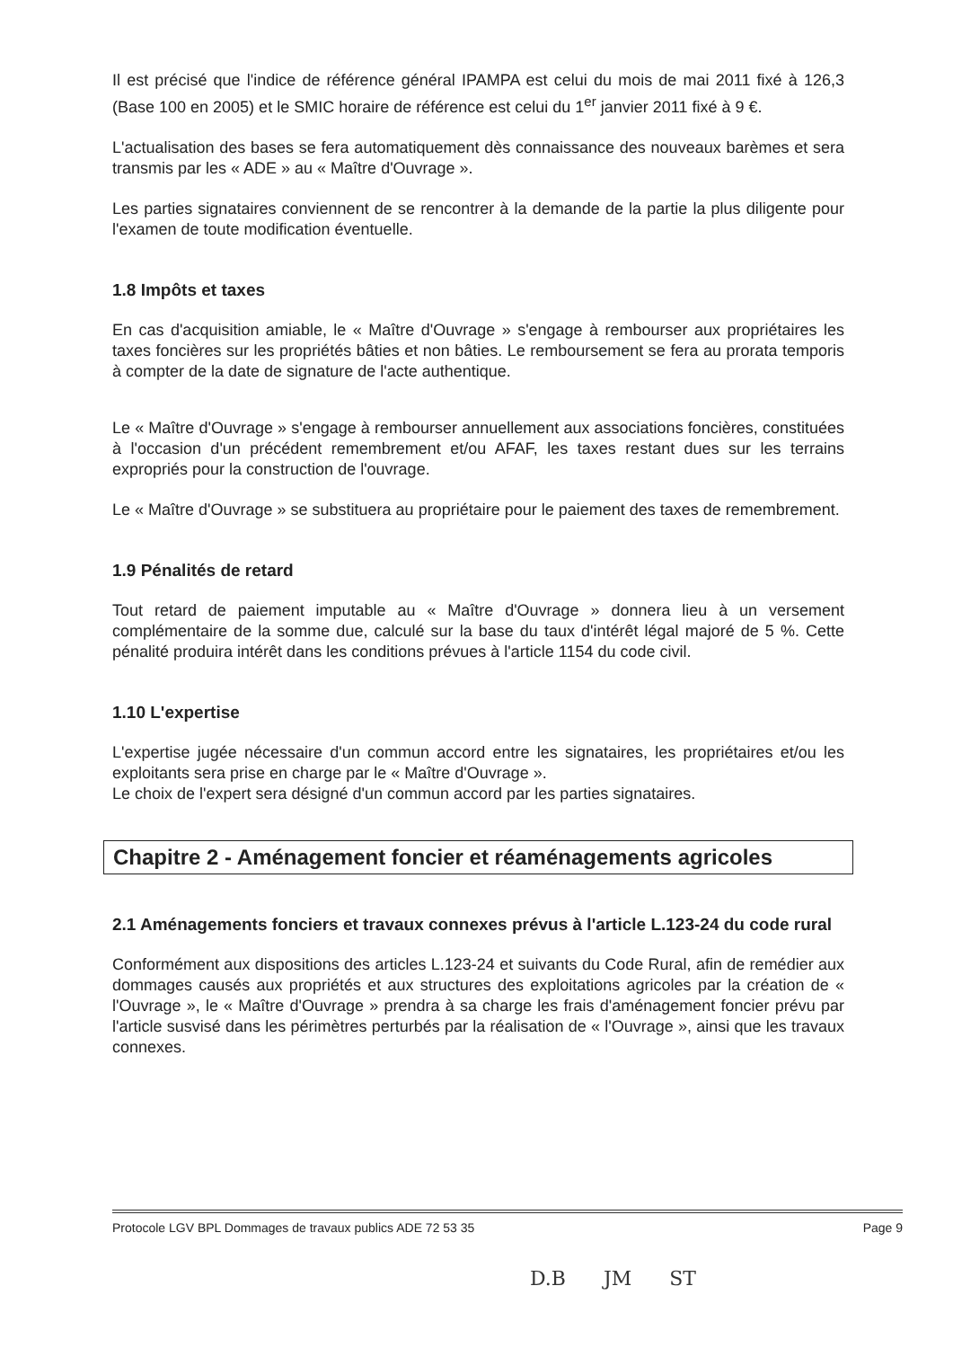Il est précisé que l'indice de référence général IPAMPA est celui du mois de mai 2011 fixé à 126,3 (Base 100 en 2005) et le SMIC horaire de référence est celui du 1<sup>er</sup> janvier 2011 fixé à 9 €.
L'actualisation des bases se fera automatiquement dès connaissance des nouveaux barèmes et sera transmis par les « ADE » au « Maître d'Ouvrage ».
Les parties signataires conviennent de se rencontrer à la demande de la partie la plus diligente pour l'examen de toute modification éventuelle.
1.8 Impôts et taxes
En cas d'acquisition amiable, le « Maître d'Ouvrage » s'engage à rembourser aux propriétaires les taxes foncières sur les propriétés bâties et non bâties. Le remboursement se fera au prorata temporis à compter de la date de signature de l'acte authentique.
Le « Maître d'Ouvrage » s'engage à rembourser annuellement aux associations foncières, constituées à l'occasion d'un précédent remembrement et/ou AFAF, les taxes restant dues sur les terrains expropriés pour la construction de l'ouvrage.
Le « Maître d'Ouvrage » se substituera au propriétaire pour le paiement des taxes de remembrement.
1.9 Pénalités de retard
Tout retard de paiement imputable au « Maître d'Ouvrage » donnera lieu à un versement complémentaire de la somme due, calculé sur la base du taux d'intérêt légal majoré de 5 %. Cette pénalité produira intérêt dans les conditions prévues à l'article 1154 du code civil.
1.10 L'expertise
L'expertise jugée nécessaire d'un commun accord entre les signataires, les propriétaires et/ou les exploitants sera prise en charge par le « Maître d'Ouvrage ».
Le choix de l'expert sera désigné d'un commun accord par les parties signataires.
Chapitre 2 - Aménagement foncier et réaménagements agricoles
2.1 Aménagements fonciers et travaux connexes prévus à l'article L.123-24 du code rural
Conformément aux dispositions des articles L.123-24 et suivants du Code Rural, afin de remédier aux dommages causés aux propriétés et aux structures des exploitations agricoles par la création de « l'Ouvrage », le « Maître d'Ouvrage » prendra à sa charge les frais d'aménagement foncier prévu par l'article susvisé dans les périmètres perturbés par la réalisation de « l'Ouvrage », ainsi que les travaux connexes.
Protocole LGV BPL Dommages de travaux publics ADE 72 53 35 Page 9
D.B JM ST